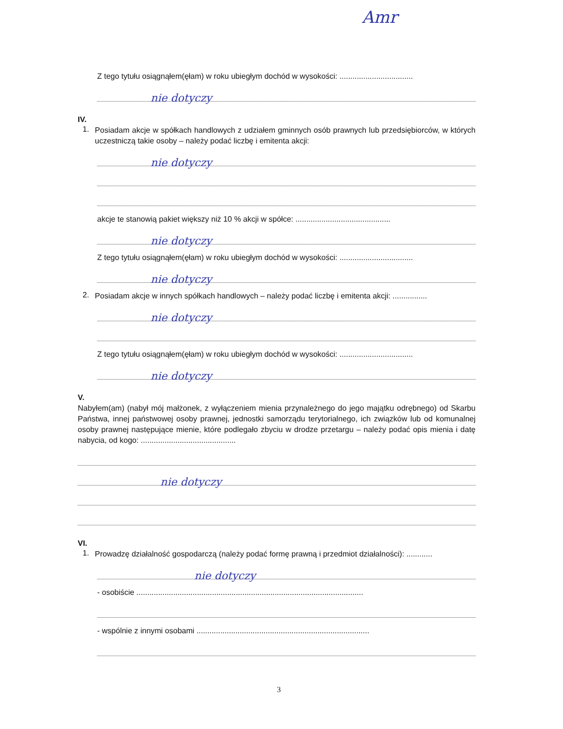Amr
Z tego tytułu osiągnąłem(ęłam) w roku ubiegłym dochód w wysokości: ..................................
nie dotyczy
IV.
1.
Posiadam akcje w spółkach handlowych z udziałem gminnych osób prawnych lub przedsiębiorców, w których uczestniczą takie osoby – należy podać liczbę i emitenta akcji:
nie dotyczy
akcje te stanowią pakiet większy niż 10 % akcji w spółce: ............................................
nie dotyczy
Z tego tytułu osiągnąłem(ęłam) w roku ubiegłym dochód w wysokości: ..................................
nie dotyczy
2.
Posiadam akcje w innych spółkach handlowych – należy podać liczbę i emitenta akcji: ................
nie dotyczy
Z tego tytułu osiągnąłem(ęłam) w roku ubiegłym dochód w wysokości: ..................................
nie dotyczy
V.
Nabyłem(am) (nabył mój małżonek, z wyłączeniem mienia przynależnego do jego majątku odrębnego) od Skarbu Państwa, innej państwowej osoby prawnej, jednostki samorządu terytorialnego, ich związków lub od komunalnej osoby prawnej następujące mienie, które podlegało zbyciu w drodze przetargu – należy podać opis mienia i datę nabycia, od kogo: ............................................
nie dotyczy
VI.
1.
Prowadzę działalność gospodarczą (należy podać formę prawną i przedmiot działalności): ............
nie dotyczy
- osobiście .........................................................................................................
- wspólnie z innymi osobami ................................................................................
3